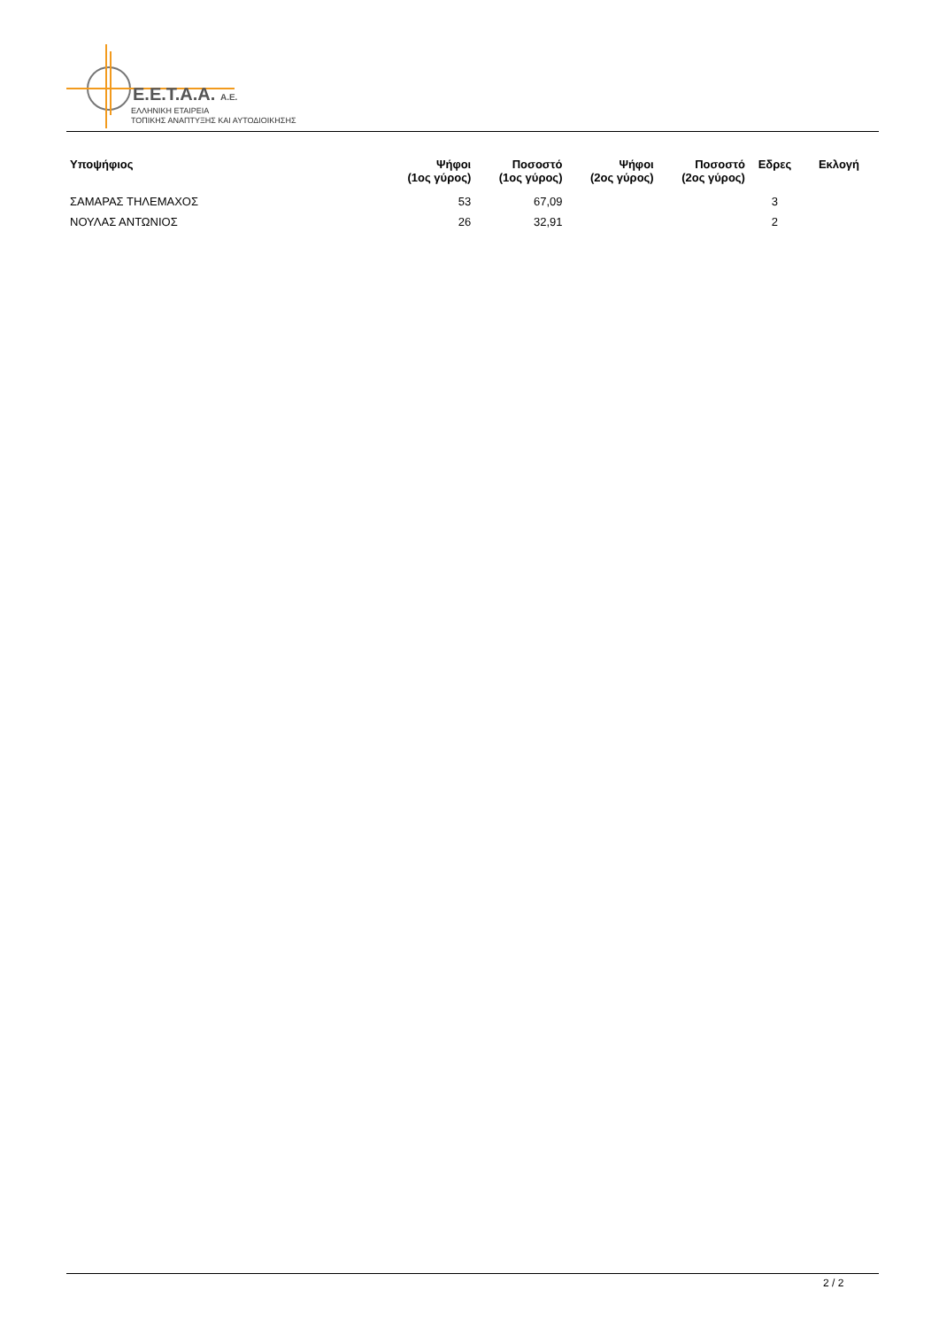E.E.T.A.A. A.E.
ΕΛΛΗΝΙΚΗ ΕΤΑΙΡΕΙΑ
ΤΟΠΙΚΗΣ ΑΝΑΠΤΥΞΗΣ ΚΑΙ ΑΥΤΟΔΙΟΙΚΗΣΗΣ
| Υποψήφιος | Ψήφοι (1ος γύρος) | Ποσοστό (1ος γύρος) | Ψήφοι (2ος γύρος) | Ποσοστό (2ος γύρος) | Εδρες | Εκλογή |
| --- | --- | --- | --- | --- | --- | --- |
| ΣΑΜΑΡΑΣ ΤΗΛΕΜΑΧΟΣ | 53 | 67,09 | | | 3 | |
| ΝΟΥΛΑΣ ΑΝΤΩΝΙΟΣ | 26 | 32,91 | | | 2 | |
2 / 2